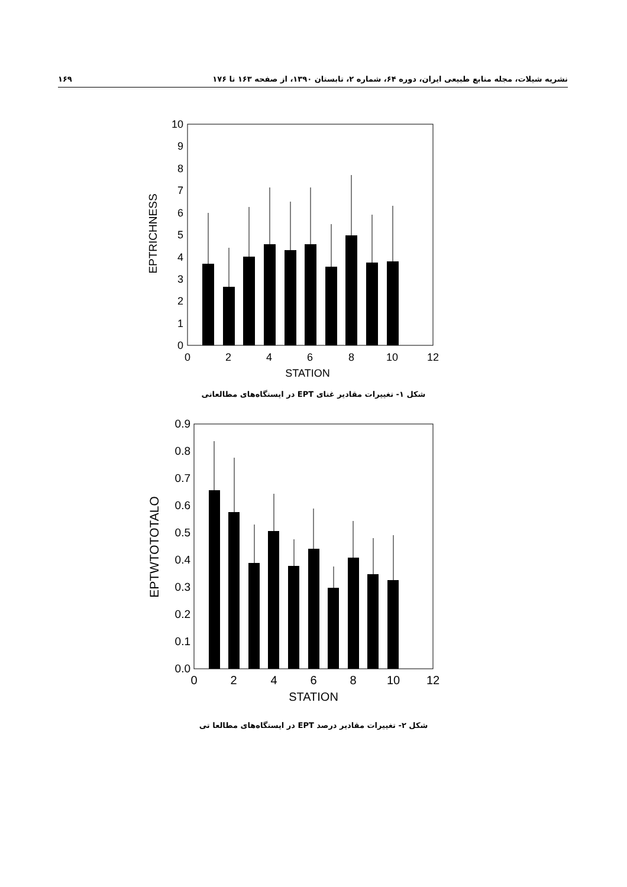نشریه شیلات، مجله منابع طبیعی ایران، دوره ۶۴، شماره ۲، تابستان ۱۳۹۰، از صفحه ۱۶۳ تا ۱۷۶ ۱۶۹
0
1
2
3
4
5
6
7
8
9
10
0
2
4
6
8
10
12
STATION
EPTRICHNESS
شکل ۱- تغییرات مقادیر غنای EPT در ایستگاه‌های مطالعاتی
0.0
0.1
0.2
0.3
0.4
0.5
0.6
0.7
0.8
0.9
0
2
4
6
8
10
12
STATION
EPTWTOTOTALO
شکل ۲- تغییرات مقادیر درصد EPT در ایستگاه‌های مطالعا تی